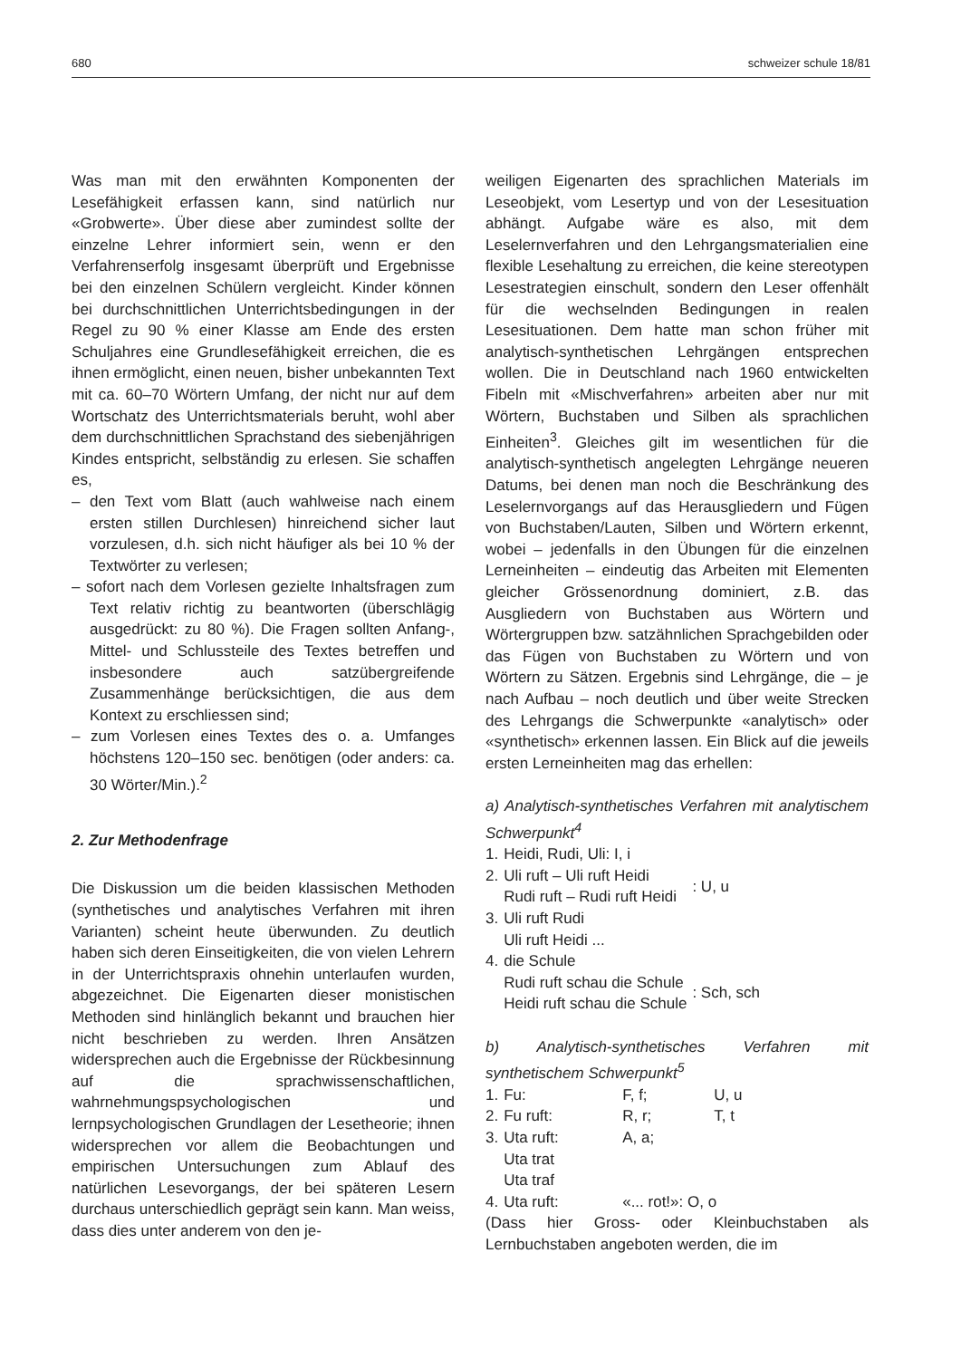680 schweizer schule 18/81
Was man mit den erwähnten Komponenten der Lesefähigkeit erfassen kann, sind natürlich nur «Grobwerte». Über diese aber zumindest sollte der einzelne Lehrer informiert sein, wenn er den Verfahrenserfolg insgesamt überprüft und Ergebnisse bei den einzelnen Schülern vergleicht. Kinder können bei durchschnittlichen Unterrichtsbedingungen in der Regel zu 90 % einer Klasse am Ende des ersten Schuljahres eine Grundlesefähigkeit erreichen, die es ihnen ermöglicht, einen neuen, bisher unbekannten Text mit ca. 60–70 Wörtern Umfang, der nicht nur auf dem Wortschatz des Unterrichtsmaterials beruht, wohl aber dem durchschnittlichen Sprachstand des siebenjährigen Kindes entspricht, selbständig zu erlesen. Sie schaffen es,
– den Text vom Blatt (auch wahlweise nach einem ersten stillen Durchlesen) hinreichend sicher laut vorzulesen, d.h. sich nicht häufiger als bei 10 % der Textwörter zu verlesen;
– sofort nach dem Vorlesen gezielte Inhaltsfragen zum Text relativ richtig zu beantworten (überschlägig ausgedrückt: zu 80 %). Die Fragen sollten Anfang-, Mittel- und Schlussteile des Textes betreffen und insbesondere auch satzübergreifende Zusammenhänge berücksichtigen, die aus dem Kontext zu erschliessen sind;
– zum Vorlesen eines Textes des o. a. Umfanges höchstens 120–150 sec. benötigen (oder anders: ca. 30 Wörter/Min.).<sup>2</sup>
2. Zur Methodenfrage
Die Diskussion um die beiden klassischen Methoden (synthetisches und analytisches Verfahren mit ihren Varianten) scheint heute überwunden. Zu deutlich haben sich deren Einseitigkeiten, die von vielen Lehrern in der Unterrichtspraxis ohnehin unterlaufen wurden, abgezeichnet. Die Eigenarten dieser monistischen Methoden sind hinlänglich bekannt und brauchen hier nicht beschrieben zu werden. Ihren Ansätzen widersprechen auch die Ergebnisse der Rückbesinnung auf die sprachwissenschaftlichen, wahrnehmungspsychologischen und lernpsychologischen Grundlagen der Lesetheorie; ihnen widersprechen vor allem die Beobachtungen und empirischen Untersuchungen zum Ablauf des natürlichen Lesevorgangs, der bei späteren Lesern durchaus unterschiedlich geprägt sein kann. Man weiss, dass dies unter anderem von den je-
weiligen Eigenarten des sprachlichen Materials im Leseobjekt, vom Lesertyp und von der Lesesituation abhängt. Aufgabe wäre es also, mit dem Leselernverfahren und den Lehrgangsmaterialien eine flexible Lesehaltung zu erreichen, die keine stereotypen Lesestrategien einschult, sondern den Leser offenhält für die wechselnden Bedingungen in realen Lesesituationen. Dem hatte man schon früher mit analytisch-synthetischen Lehrgängen entsprechen wollen. Die in Deutschland nach 1960 entwickelten Fibeln mit «Mischverfahren» arbeiten aber nur mit Wörtern, Buchstaben und Silben als sprachlichen Einheiten<sup>3</sup>. Gleiches gilt im wesentlichen für die analytisch-synthetisch angelegten Lehrgänge neueren Datums, bei denen man noch die Beschränkung des Leselernvorgangs auf das Herausgliedern und Fügen von Buchstaben/Lauten, Silben und Wörtern erkennt, wobei – jedenfalls in den Übungen für die einzelnen Lerneinheiten – eindeutig das Arbeiten mit Elementen gleicher Grössenordnung dominiert, z.B. das Ausgliedern von Buchstaben aus Wörtern und Wörtergruppen bzw. satzähnlichen Sprachgebilden oder das Fügen von Buchstaben zu Wörtern und von Wörtern zu Sätzen. Ergebnis sind Lehrgänge, die – je nach Aufbau – noch deutlich und über weite Strecken des Lehrgangs die Schwerpunkte «analytisch» oder «synthetisch» erkennen lassen. Ein Blick auf die jeweils ersten Lerneinheiten mag das erhellen:
a) Analytisch-synthetisches Verfahren mit analytischem Schwerpunkt<sup>4</sup>
| 1. | Heidi, Rudi, Uli: I, i | |
| 2. | Uli ruft – Uli ruft Heidi Rudi ruft – Rudi ruft Heidi | : U, u |
| 3. | Uli ruft Rudi Uli ruft Heidi ... | |
| 4. | die Schule Rudi ruft schau die Schule Heidi ruft schau die Schule | : Sch, sch |
b) Analytisch-synthetisches Verfahren mit synthetischem Schwerpunkt<sup>5</sup>
| 1. | Fu: | F, f; | U, u |
| 2. | Fu ruft: | R, r; | T, t |
| 3. | Uta ruft: Uta trat Uta traf | A, a; | |
| 4. | Uta ruft: | «... rot!»: O, o | |
(Dass hier Gross- oder Kleinbuchstaben als Lernbuchstaben angeboten werden, die im